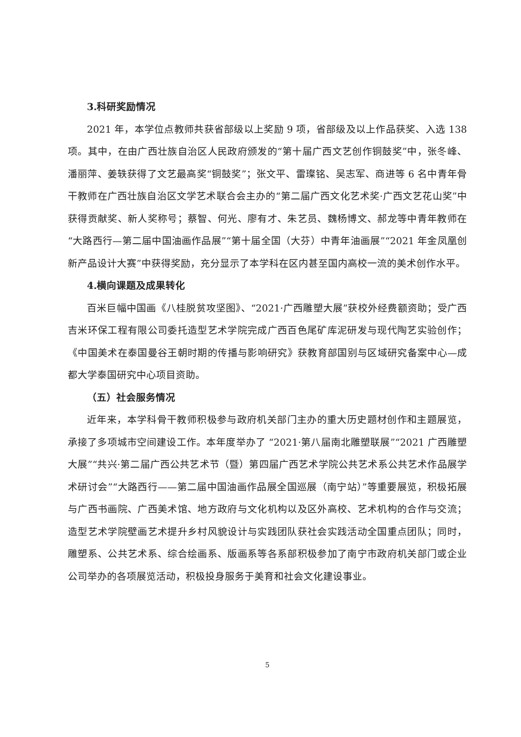3.科研奖励情况
2021 年，本学位点教师共获省部级以上奖励 9 项，省部级及以上作品获奖、入选 138 项。其中，在由广西壮族自治区人民政府颁发的“第十届广西文艺创作铜鼓奖”中，张冬峰、潘丽萍、姜轶获得了文艺最高奖“铜鼓奖”；张文平、雷璨铭、吴志军、商进等 6 名中青年骨干教师在广西壮族自治区文学艺术联合会主办的“第二届广西文化艺术奖·广西文艺花山奖”中获得贡献奖、新人奖称号；蔡智、何光、廖有才、朱艺员、魏杨博文、郝龙等中青年教师在“大路西行—第二届中国油画作品展”“第十届全国（大芬）中青年油画展”“2021 年金凤凰创新产品设计大赛”中获得奖励，充分显示了本学科在区内甚至国内高校一流的美术创作水平。
4.横向课题及成果转化
百米巨幅中国画《八桂脱贫攻坚图》、“2021·广西雕塑大展”获校外经费额资助；受广西吉米环保工程有限公司委托造型艺术学院完成广西百色尾矿库泥研发与现代陶艺实验创作；《中国美术在泰国曼谷王朝时期的传播与影响研究》获教育部国别与区域研究备案中心—成都大学泰国研究中心项目资助。
（五）社会服务情况
近年来，本学科骨干教师积极参与政府机关部门主办的重大历史题材创作和主题展览，承接了多项城市空间建设工作。本年度举办了 “2021·第八届南北雕塑联展”“2021 广西雕塑大展”“共兴·第二届广西公共艺术节（暨）第四届广西艺术学院公共艺术系公共艺术作品展学术研讨会”“大路西行——第二届中国油画作品展全国巡展（南宁站）”等重要展览，积极拓展与广西书画院、广西美术馆、地方政府与文化机构以及区外高校、艺术机构的合作与交流；造型艺术学院壁画艺术提升乡村风貌设计与实践团队获社会实践活动全国重点团队；同时，雕塑系、公共艺术系、综合绘画系、版画系等各系部积极参加了南宁市政府机关部门或企业公司举办的各项展览活动，积极投身服务于美育和社会文化建设事业。
5